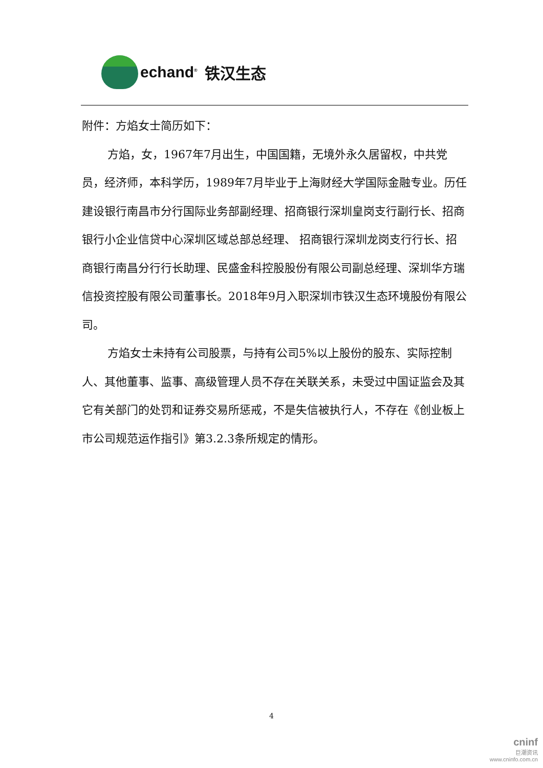echand<sup>®</sup> 铁汉生态
附件：方焰女士简历如下：
方焰，女，1967年7月出生，中国国籍，无境外永久居留权，中共党员，经济师，本科学历，1989年7月毕业于上海财经大学国际金融专业。历任建设银行南昌市分行国际业务部副经理、招商银行深圳皇岗支行副行长、招商银行小企业信贷中心深圳区域总部总经理、 招商银行深圳龙岗支行行长、招商银行南昌分行行长助理、民盛金科控股股份有限公司副总经理、深圳华方瑞信投资控股有限公司董事长。2018年9月入职深圳市铁汉生态环境股份有限公司。
方焰女士未持有公司股票，与持有公司5%以上股份的股东、实际控制人、其他董事、监事、高级管理人员不存在关联关系，未受过中国证监会及其它有关部门的处罚和证券交易所惩戒，不是失信被执行人，不存在《创业板上市公司规范运作指引》第3.2.3条所规定的情形。
4
cninf
巨潮资讯
www.cninfo.com.cn